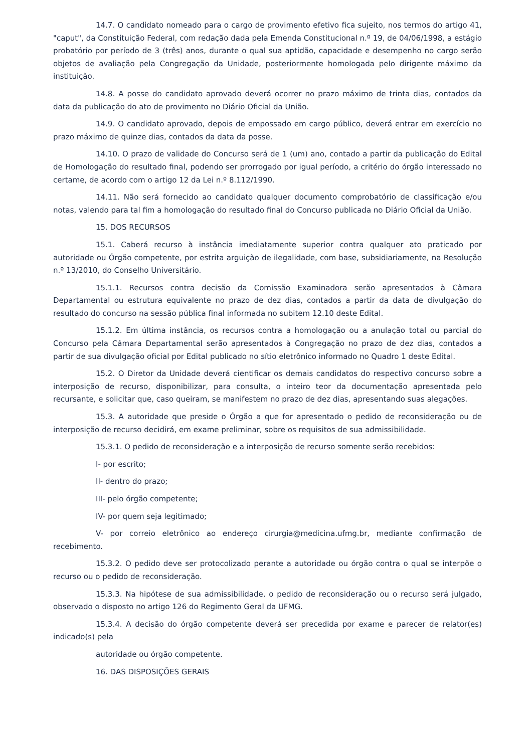14.7. O candidato nomeado para o cargo de provimento efetivo fica sujeito, nos termos do artigo 41, "caput", da Constituição Federal, com redação dada pela Emenda Constitucional n.º 19, de 04/06/1998, a estágio probatório por período de 3 (três) anos, durante o qual sua aptidão, capacidade e desempenho no cargo serão objetos de avaliação pela Congregação da Unidade, posteriormente homologada pelo dirigente máximo da instituição.
14.8. A posse do candidato aprovado deverá ocorrer no prazo máximo de trinta dias, contados da data da publicação do ato de provimento no Diário Oficial da União.
14.9. O candidato aprovado, depois de empossado em cargo público, deverá entrar em exercício no prazo máximo de quinze dias, contados da data da posse.
14.10. O prazo de validade do Concurso será de 1 (um) ano, contado a partir da publicação do Edital de Homologação do resultado final, podendo ser prorrogado por igual período, a critério do órgão interessado no certame, de acordo com o artigo 12 da Lei n.º 8.112/1990.
14.11. Não será fornecido ao candidato qualquer documento comprobatório de classificação e/ou notas, valendo para tal fim a homologação do resultado final do Concurso publicada no Diário Oficial da União.
15. DOS RECURSOS
15.1. Caberá recurso à instância imediatamente superior contra qualquer ato praticado por autoridade ou Órgão competente, por estrita arguição de ilegalidade, com base, subsidiariamente, na Resolução n.º 13/2010, do Conselho Universitário.
15.1.1. Recursos contra decisão da Comissão Examinadora serão apresentados à Câmara Departamental ou estrutura equivalente no prazo de dez dias, contados a partir da data de divulgação do resultado do concurso na sessão pública final informada no subitem 12.10 deste Edital.
15.1.2. Em última instância, os recursos contra a homologação ou a anulação total ou parcial do Concurso pela Câmara Departamental serão apresentados à Congregação no prazo de dez dias, contados a partir de sua divulgação oficial por Edital publicado no sítio eletrônico informado no Quadro 1 deste Edital.
15.2. O Diretor da Unidade deverá cientificar os demais candidatos do respectivo concurso sobre a interposição de recurso, disponibilizar, para consulta, o inteiro teor da documentação apresentada pelo recursante, e solicitar que, caso queiram, se manifestem no prazo de dez dias, apresentando suas alegações.
15.3. A autoridade que preside o Órgão a que for apresentado o pedido de reconsideração ou de interposição de recurso decidirá, em exame preliminar, sobre os requisitos de sua admissibilidade.
15.3.1. O pedido de reconsideração e a interposição de recurso somente serão recebidos:
I- por escrito;
II- dentro do prazo;
III- pelo órgão competente;
IV- por quem seja legitimado;
V- por correio eletrônico ao endereço cirurgia@medicina.ufmg.br, mediante confirmação de recebimento.
15.3.2. O pedido deve ser protocolizado perante a autoridade ou órgão contra o qual se interpõe o recurso ou o pedido de reconsideração.
15.3.3. Na hipótese de sua admissibilidade, o pedido de reconsideração ou o recurso será julgado, observado o disposto no artigo 126 do Regimento Geral da UFMG.
15.3.4. A decisão do órgão competente deverá ser precedida por exame e parecer de relator(es) indicado(s) pela
autoridade ou órgão competente.
16. DAS DISPOSIÇÕES GERAIS